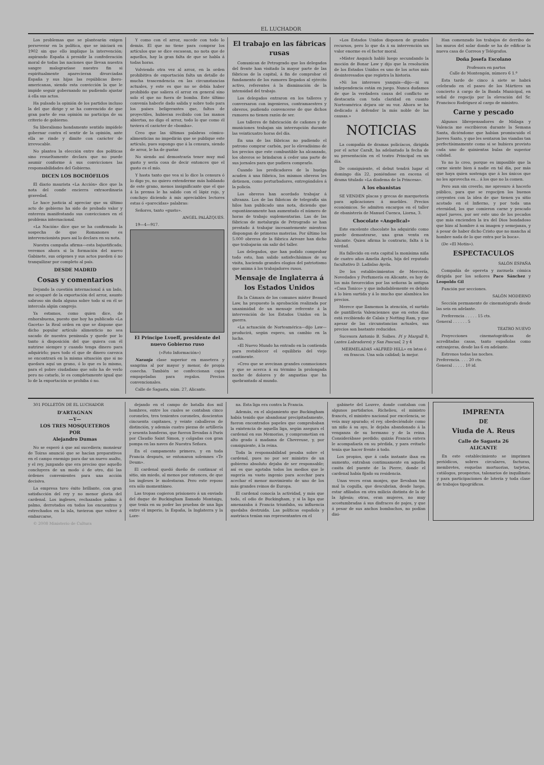EL LUCHADOR
Los problemas que se plantearán exigen perseverar en la política, que se iniciará en 1902 sin que ello implique la intervención; aspirando España á presidir la confederación moral de todas las naciones que llevan nuestra sangre malograríase nuestro fin si espiritualmente aparecieran divorciadas España y sus hijas las repúblicas ibero-americanas, siendo esta convicción la que le impide seguir gobernando no pudiendo ajustar á ella sus actos.
Ha pulsado la opinión de los partidos incluso la del que dirige y se ha convencido de que gran parte de esa opinión no participa de su criterio de gobierno.
Su liberalismo hondamente sentido impídele gobernar contra el sentir de la opinión, ante ella se rinde y dimite con carácter de irrevocable.
No plantea la elección entre dos políticas sino resueltamente declara que no puede asumir conforme á sus convicciones las responsabilidades del Gobierno.
DICEN LOS BOCHÓFILOS
El diario maurista «La Acción» dice que la nota del conde encierra extraordinaria gravedad.
Le hace justicia al apreciar que su último acto de gobierno ha sido de probado valor y entereza manifestando sus convicciones en el problema internacional.
«La Nación» dice que se ha confirmado la sospecha de que Romanones es intervencionista pues así lo declara en su nota.
Nuestra campaña afirma—esta bajustificada; veremos ahora si la formación del nuevo Gabinete, sus orígenes y sus actos pueden ó no tranquilizar por completo al país.
DESDE MADRID
Cosas y comentarios
Dejando la cuestión internacional á un lado, me ocuparé de la exportación del arroz, asunto sabroso sin duda alguna sobre todo si en él se intercala algún cangrejo.
Ya estamos, como quien dice, de enhorabuena, puesto que hoy ha publicado «La Gaceta» la Real orden en que se dispone que dicho popular artículo alimenticio no sea sacado de nuestra península y quede por lo tanto á disposición del que quiera con él nutrirse siempre y cuando tenga dinero para adquirirlo; pues todo el que de dinero carezca se encontrará en la misma situación que si no quedara aquí un grano, ó lo que es lo mismo, para el pobre ciudadano que solo ha de verlo pero no catarlo, le es completamente igual que lo de la exportación se prohiba ó no.
Y como con el arroz, sucede con todo lo demás. El que no tiene para comprar los artículos que se dice escasean, no nota que de aquellos, hay la gran falta de que se habla á todas horas.
Volviendo otra vez al arroz, en la orden prohibitiva de exportación falta un detalle de mucha trascendencia en las circunstancias actuales, y este es que no se debía haber prohibido que saliera el arroz en general sino solo el que no fuera de bomba. Este último convenía haberle dado salida y sobre todo para los países beligerantes que, faltos de proyectiles, hubieran recibido con las manos abiertas, no digo el arroz, todo lo que como él tuviera el carácter de «bomba».
Creo que las últimas palabras cómico-alimenticias no impedirán que se publique este artículo, pues supongo que á la censura, siendo de arroz, le ha de gustar.
No siendo así demostraría tener muy mal gusto y sería cosa de decir entonces que el gusto es el mío.
Y hasta tanto que vea si lo dice la censura ó lo digo yo, no quiero extenderme más hablando de este grano, menos insignificante que el que á la prensa le ha salido con el lápiz rojo, y concluyo diciendo á mis apreciables lectores estas ó «parecidas» palabras:
Señores, tanto «gusto».
ANGEL PALÁZQUES.
19—4—917.
El Principe Lvoeff, presidente del nuevo Gobierno ruso
(«Foto Información»)
Naranja clase superior en masetera y sangrina al por mayor y menor, de propia cosecha. También se confeccionan cajas empapeladas para regalos. Precios convencionales.
Calle de Sagasta, núm. 27, Alicante.
El trabajo en las fábricas rusas
Comunican de Petrogrado que los delegados del frente han visitado la mayor parte de las fábricas de la capital, á fin de comprobar el fundamento de los rumores llegados al ejército activo, referentes á la disminución de la intensidad del trabajo.
Los delegados entraron en los talleres y conversaron con ingenieros, contramaestres y obreros, pudiendo convencerse de que dichos rumores no tienen razón de ser.
Los talleres de fabricación de cañones y de municiones trabajan sin interrupción durante las veinticuatro horas del día.
En una de las fábricas no pudiendo el patrono comprar carbón, por lo elevadísimo de los precios que este combustible ha alcanzado, los obreros se brindaron á ceder una parte de sus jornales para que pudiera comprarlo.
Cuando los predicadores de la huelga acuden á una fábrica, los mismos obreros les detienen, como perturbadores, entregándoles á la policía.
Los obreros han acordado trabajar á ultranza. Los de las fábricas de telegrafía sin hilos han publicado una nota, diciendo que espontáneamente han aumentado el número de horas de trabajo suplementarias. Las de las fábricas de metalurgia de Petrogrado se han prestado á trabajar incesantemente mientras dispongan de primeras materias. Por último los 5.000 obreros de la fábrica Arivaze han dicho que trabajarán sin salir del taller.
Los delegados, que han podido comprobar todo esto, han salido satisfechísimos de su visita, haciendo grandes elogios del patriotismo que anima á los trabajadores rusos.
Mensaje de Inglaterra á los Estados Unidos
En la Cámara de los comunes míster Beaurd Law, ha propuesto la aprobación realizada por unanimidad de un mensaje referente á la intervención de los Estados Unidos en la guerra.
«La actuación de Norteamérica—dijo Law—producirá, según espero, un cambio en la lucha.
»El Nuevo Mundo ha entrado en la contienda para restablecer el equilibrio del viejo continente.
»Creo que se avecinan grandes conmociones y que se acerca á su término la prolongada noche de dolores y de angustias que ha quebrantado al mundo.
»Los Estados Unidos disponen de grandes recursos, pero lo que da á su intervención un valor enorme es el factor moral.
»Míster Asquich habló luego secundando la moción de Bonar Law y dijo que la resolución de los Estados Unidos es uno de los actos más desinteresados que registra la historia.
»Ni los intereses yanquis—dijo—ni su independencia están en juego. Nunca dudamos de que la verdadera causa del conflicto se destacaría con toda claridad en cuanto Norteamérica dejara oir su voz. Ahora se ha dedicado á defender la más noble de las causas.»
NOTICIAS
La compañía de dramas policíacos, dirigida por el actor Caralt, ha adelantado la fecha de su presentación en el teatro Principal en un día.
De consiguiente, el debut tendrá lugar el domingo día 22, poniéndose en escena el drama titulado «La diadema de la Princesa».
A los ebanistas
SE VENDEN placas y grecas de marquetería para aplicaciones á muebles. Precios económicos. Se admiten encargos en el taller de ebanistería de Manuel Cuenca, Liorna, 3.
Chocolate «Angelical»
Este excelente chocolate ha adquirido como puede demostrarse, una gran venta en Alicante. Quien afirma lo contrario, falta á la verdad.
Ha fallecido en esta capital la monísima niña de cuatro años Amelia Ayela, hija del reputado facultativo D. Ladislao Ayela.
De los establecimientos de Mercería, Novedades y Perfumería en Alicante, es hoy de los más favorecidos por las señoras la antigua «Casa Tonico» y que indudablemente es debido á lo bien surtida y á lo mucho que alambica los precios.
Merece que llamemos la atención, el surtido de puntillería Valenciennes que en estos días está recibiendo de Calais y Notting Ram, y que apesar de las circunstancias actuales, sus precios son bastante reducidos.
Sucesora Antonio B. Soibes. Pí y Margall 8, (antes Labradores) y San Pascual, 2 y 4
MERMELADAS «ALFRED HILL» en latas ó en frascos. Una sola calidad; la mejor.
Han comenzado los trabajos de derribo de los muros del solar donde se ha de edificar la nueva casa de Correos y Telégrafos.
Doña Josefa Escolano
Profesora en partos
Calle de Montengón, número 6 1.º
Esta tarde de cinco á siete se habrá celebrado en el paseo de los Mártires un concierto á cargo de la Banda Municipal, en señal de regocijo por la elevación del Sr. Francisco Rodríguez al cargo de ministro.
Carne y pescado
Algunos librepensadores de Málaga y Valencia me escribieron durante la Semana Santa, diciéndome que habían promiscuido el Jueves Santo, y que les sentaron las viandas tan perfectísimamente como si se hubiera provisto cada uno de quinientas bulas de superior calidad.
Yo no lo creo, porque es imposible que la carne siente bien á nadie en tal día, por más que haya quien sostenga que á los únicos que no les aprovecha es... á los que no la comen.
Pero aun sin creerlo, me apresuro á hacerlo público, para que se regocijen los buenos creyentes con la idea de que tienen ya sitio acotado en el Infierno, y por toda una eternidad, los que comieron carne y pescado aquel jueves, por ser este uno de los pecados que más encienden la ira del Dios bondadoso que hizo al hombre á su imagen y semejanza, y á pesar de haber dicho Cristo que no mancha al hombre nada de lo que entra por la boca».
(De «El Motín»).
ESPECTACULOS
SALÓN ESPAÑA
Compañía de opereta y zarzuela cómica dirigida por los señores Paco Sánchez y Leopoldo Gil
Función por secciones.
SALÓN MODERNO
Sección permanente de cinematógrafo desde las seis en adelante.
Preferencia . . . . . 15 cts.
General . . . . . . 5
TEATRO NUEVO
Proyecciones cinematográficas de acreditadas casas, tanto españolas como extranjeras, desde las 6 en adelante.
Estrenos todas las noches.
Preferencia. . . . 20 cts.
General . . . . . 10 id.
301 FOLLETÓN DE EL LUCHADOR
D'ARTAGNAN
—Y—
LOS TRES MOSQUETEROS
POR
Alejandro Dumas
No se esperó á que así sucediera; monsieur de Toiras anunció que se hacían preparativos en el campo enemigo para dar un nuevo asalto, y el rey, juzgando que era preciso que aquello concluyera de un modo ó de otro, dió las órdenes convenientes para una acción decisiva.
La empresa tuvo éxito brillante, con gran satisfacción del rey y no menor gloria del cardenal. Los ingleses, rechazados palmo á palmo, derrotados en todos los encuentros y estrechados en la isla, tuvieron que volver á embarcarse,
dejando en el campo de batalla dos mil hombres, entre los cuales se contaban cinco coroneles, tres tenientes coroneles, doscientos cincuenta capitanes, y veinte caballeros de distinción, y además cuatro piezas de artillería y sesenta banderas, que fueron llevadas á París por Claudio Saint Simon, y colgadas con gran pompa en las naves de Nuestra Señora.
En el campamento primero, y en toda Francia después, se entonaron solemnes «Te Deum».
El cardenal quedó dueño de continuar el sitio, sin miedo, al menos por entonces, de que los ingleses le molestaran. Pero este reposo era sólo momentáneo.
Las tropas cogieron prisionero á un enviado del duque de Buckingham llamado Montaigu, que tenía en su poder las pruebas de una liga entre el imperio, la España, la Inglaterra y la Lore-
na. Esta liga era contra la Francia.
Además, en el alojamiento que Buckingham había tenido que abandonar precipitadamente, fueron encontrados papeles que comprobaban la existencia de aquella liga, según asegura el cardenal en sus Memorias, y comprometían en alto grado á madama de Chevreuse, y, por consiguiente, á la reina.
Toda la responsabilidad pesaba sobre el cardenal, pues no por ser ministro de un gobierno absoluto dejaba de ser responsable; así es que agotaba todos los medios que le sugería su vasto ingenio para acechar para acechar el menor movimiento de uno de los más grandes reinos de Europa.
El cardenal conocía la actividad, y más que todo, el odio de Buckingham, y si la liga que amenazaba á Francia triunfaba, su influencia quedaba destruida. Las políticas española y austriaca tenían sus representantes en el
gabinete del Louvre, donde contaban con algunos partidarios. Richelieu, el ministro francés, el ministro nacional por excelencia, se veía muy apurado; el rey, obedeciéndole como un niño á su ayo, le dejaba abandonado á la venganza de su hermano y de la reina. Considerábase perdido; quizás Francia entera le acompañaría en su pérdida, y para evitarlo tenía que hacer frente á todo.
Los propios, que á cada instante iban en aumento, entraban continuamente en aquella casita del puente de la Pierre, donde el cardenal había fijado su residencia.
Unas veces eran monjes, que llevaban tan mal la cogulla, que descubrían, desde luego, estar afiliados en otra milicia distinta de la de la Iglesia; otras, eran mujeres, no muy acostumbradas á sus disfraces de pajes, y que á pesar de sus anchos bombachos, no podían disi-
IMPRENTA
DE
Viuda de A. Reus
Calle de Sagasta 26
ALICANTE
En este establecimiento se imprimen periódicos, sobres circulares, facturas, membretes, esquelas mortuorias, tarjetas, catálogos, prospectos, talonarios de inquilinato y para participaciones de lotería y toda clase de trabajos tipográficos.
© 2008 Ministerio de Cultura